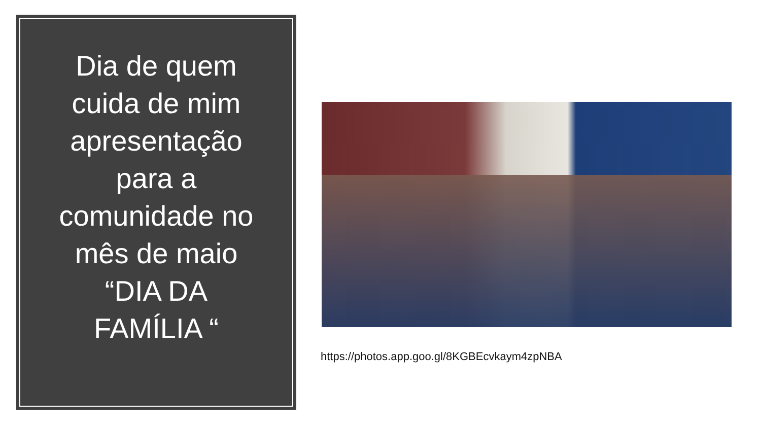Dia de quem cuida de mim apresentação para a comunidade no mês de maio “DIA DA FAMÍLIA “
https://photos.app.goo.gl/8KGBEcvkaym4zpNBA